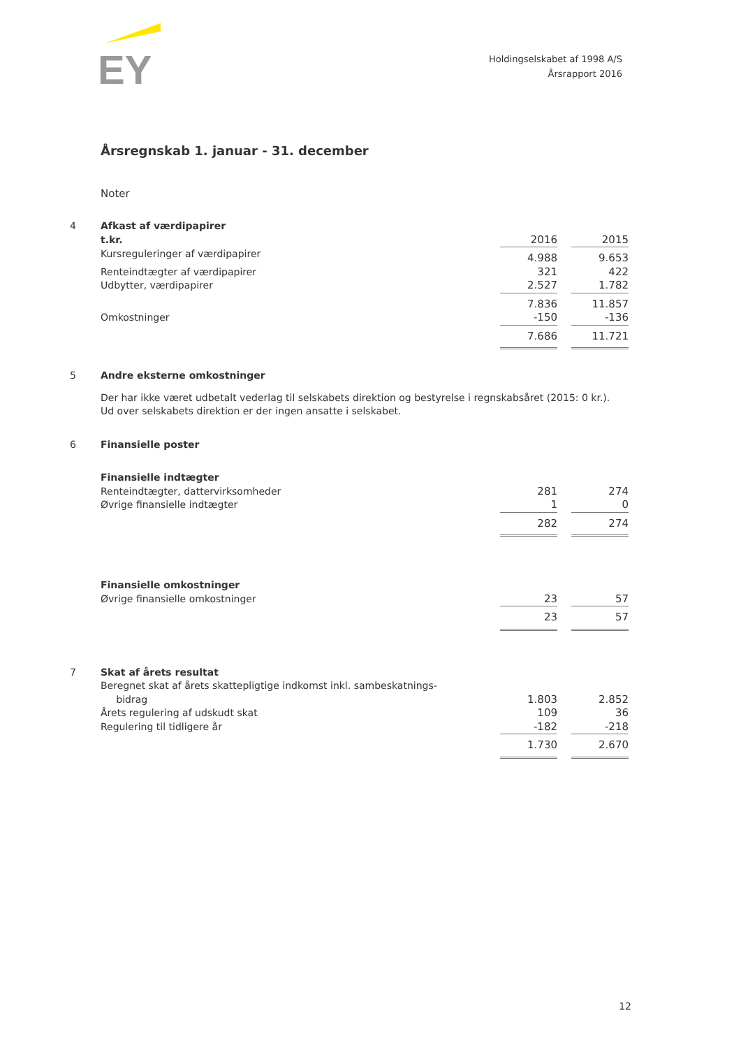EY
Holdingselskabet af 1998 A/S
Årsrapport 2016
Årsregnskab 1. januar - 31. december
Noter
| 4 | Afkast af værdipapirer | | | |
| | t.kr. | 2016 | | 2015 |
| | Kursreguleringer af værdipapirer | 4.988 | | 9.653 |
| | Renteindtægter af værdipapirer | 321 | | 422 |
| | Udbytter, værdipapirer | 2.527 | | 1.782 |
| | | 7.836 | | 11.857 |
| | Omkostninger | -150 | | -136 |
| | | 7.686 | | 11.721 |
| 5 | Andre eksterne omkostninger | | | |
| | Der har ikke været udbetalt vederlag til selskabets direktion og bestyrelse i regnskabsåret (2015: 0 kr.). Ud over selskabets direktion er der ingen ansatte i selskabet. | | | |
| 6 | Finansielle poster | | | |
| | Finansielle indtægter | | | |
| | Renteindtægter, dattervirksomheder | 281 | | 274 |
| | Øvrige finansielle indtægter | 1 | | 0 |
| | | 282 | | 274 |
| | Finansielle omkostninger | | | |
| | Øvrige finansielle omkostninger | 23 | | 57 |
| | | 23 | | 57 |
| 7 | Skat af årets resultat | | | |
| | Beregnet skat af årets skattepligtige indkomst inkl. sambeskatnings- bidrag | 1.803 | | 2.852 |
| | Årets regulering af udskudt skat | 109 | | 36 |
| | Regulering til tidligere år | -182 | | -218 |
| | | 1.730 | | 2.670 |
12